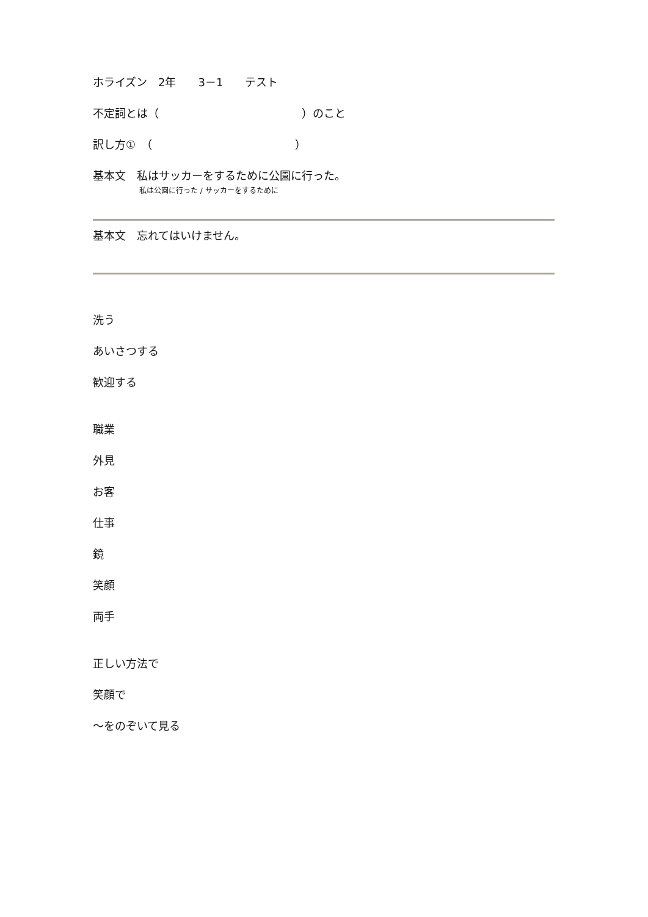ホライズン　2年　　3－1　　テスト
不定詞とは（　　　　　　　　　　　　　）のこと
訳し方①　（　　　　　　　　　　　　　）
基本文　私はサッカーをするために公園に行った。
私は公園に行った / サッカーをするために
基本文　忘れてはいけません。
洗う
あいさつする
歓迎する
職業
外見
お客
仕事
鏡
笑顔
両手
正しい方法で
笑顔で
～をのぞいて見る